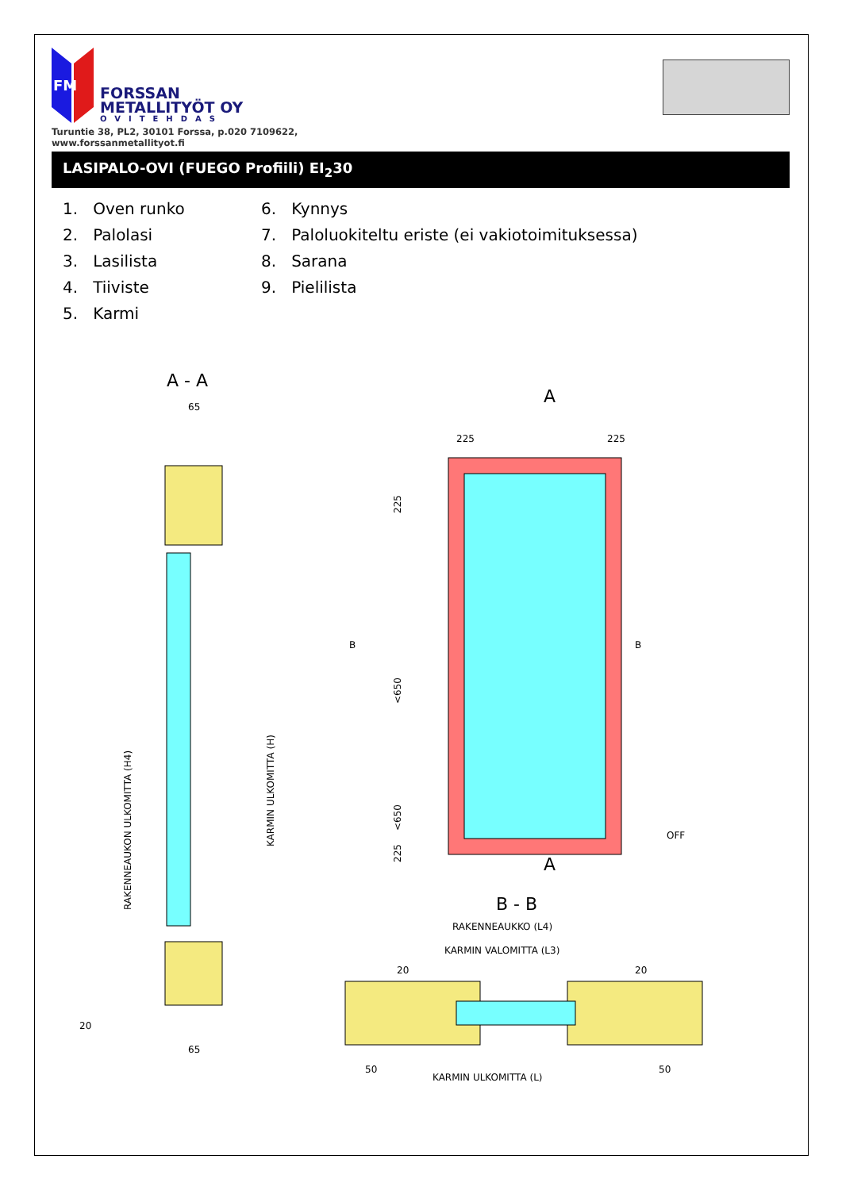FM
FORSSAN
METALLITYÖT OY
OVITEHDAS
Turuntie 38, PL2, 30101 Forssa, p.020 7109622,
www.forssanmetallityot.fi
LASIPALO-OVI (FUEGO Profiili) EI<sub>2</sub>30
1. Oven runko
6. Kynnys
2. Palolasi
7. Paloluokiteltu eriste (ei vakiotoimituksessa)
3. Lasilista
8. Sarana
4. Tiiviste
9. Pielilista
5. Karmi
A - A
65
65
RAKENNEAUKON ULKOMITTA (H4)
KARMIN ULKOMITTA (H)
20
A
225
225
225
<650
<650
225
B
B
OFF
A
B - B
RAKENNEAUKKO (L4)
KARMIN VALOMITTA (L3)
20
20
50
50
KARMIN ULKOMITTA (L)